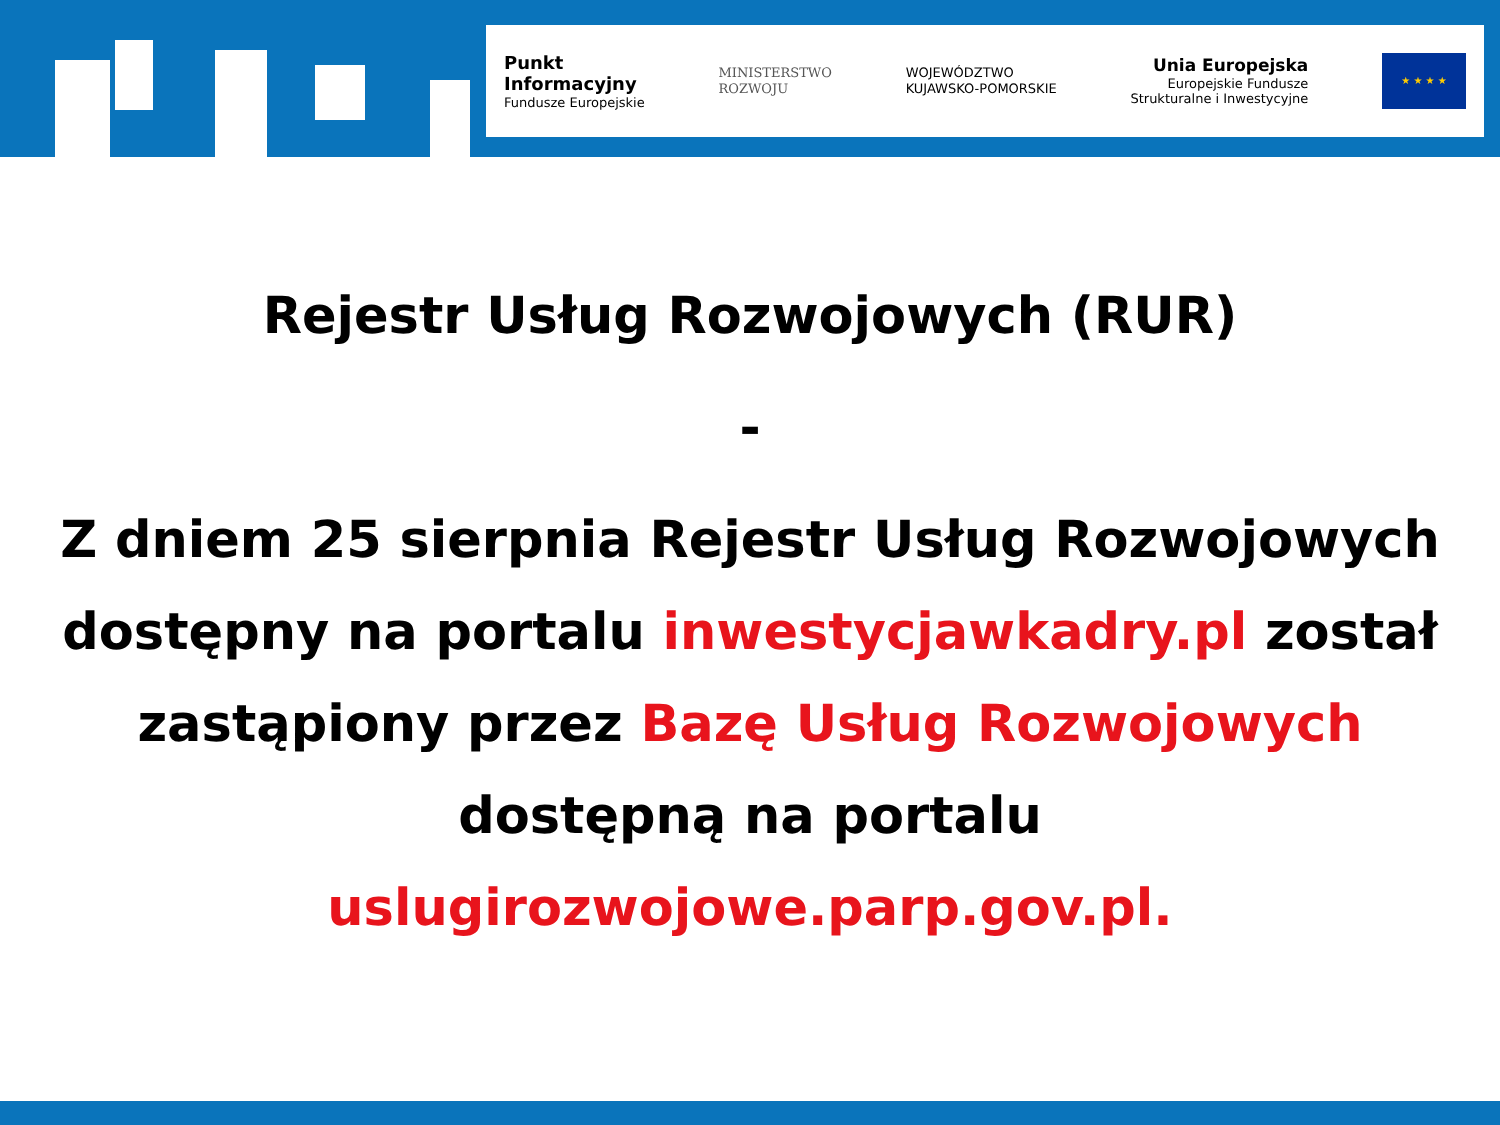Punkt
Informacyjny
Fundusze Europejskie
MINISTERSTWO
ROZWOJU
WOJEWÓDZTWO
KUJAWSKO-POMORSKIE
Unia Europejska
Europejskie Fundusze
Strukturalne i Inwestycyjne
★ ★ ★ ★
Rejestr Usług Rozwojowych (RUR)
-
Z dniem 25 sierpnia Rejestr Usług Rozwojowych dostępny na portalu inwestycjawkadry.pl został zastąpiony przez Bazę Usług Rozwojowych
dostępną na portalu
uslugirozwojowe.parp.gov.pl.